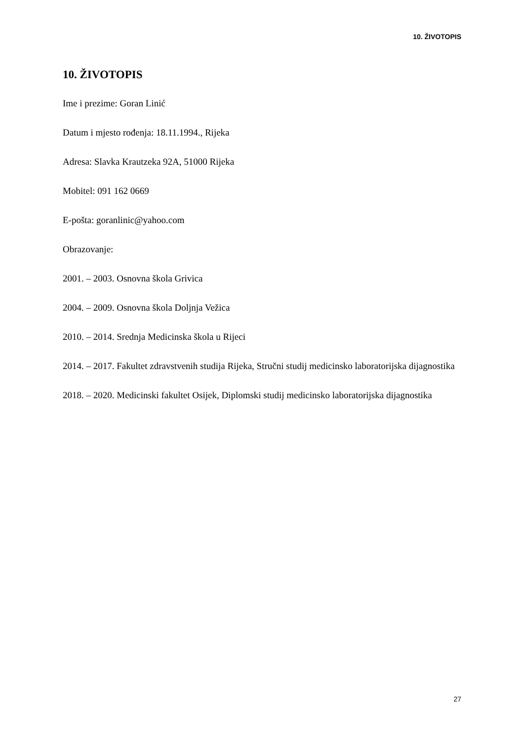10. ŽIVOTOPIS
10. ŽIVOTOPIS
Ime i prezime: Goran Linić
Datum i mjesto rođenja: 18.11.1994., Rijeka
Adresa: Slavka Krautzeka 92A, 51000 Rijeka
Mobitel: 091 162 0669
E-pošta: goranlinic@yahoo.com
Obrazovanje:
2001. – 2003. Osnovna škola Grivica
2004. – 2009. Osnovna škola Doljnja Vežica
2010. – 2014. Srednja Medicinska škola u Rijeci
2014. – 2017. Fakultet zdravstvenih studija Rijeka, Stručni studij medicinsko laboratorijska dijagnostika
2018. – 2020. Medicinski fakultet Osijek, Diplomski studij medicinsko laboratorijska dijagnostika
27